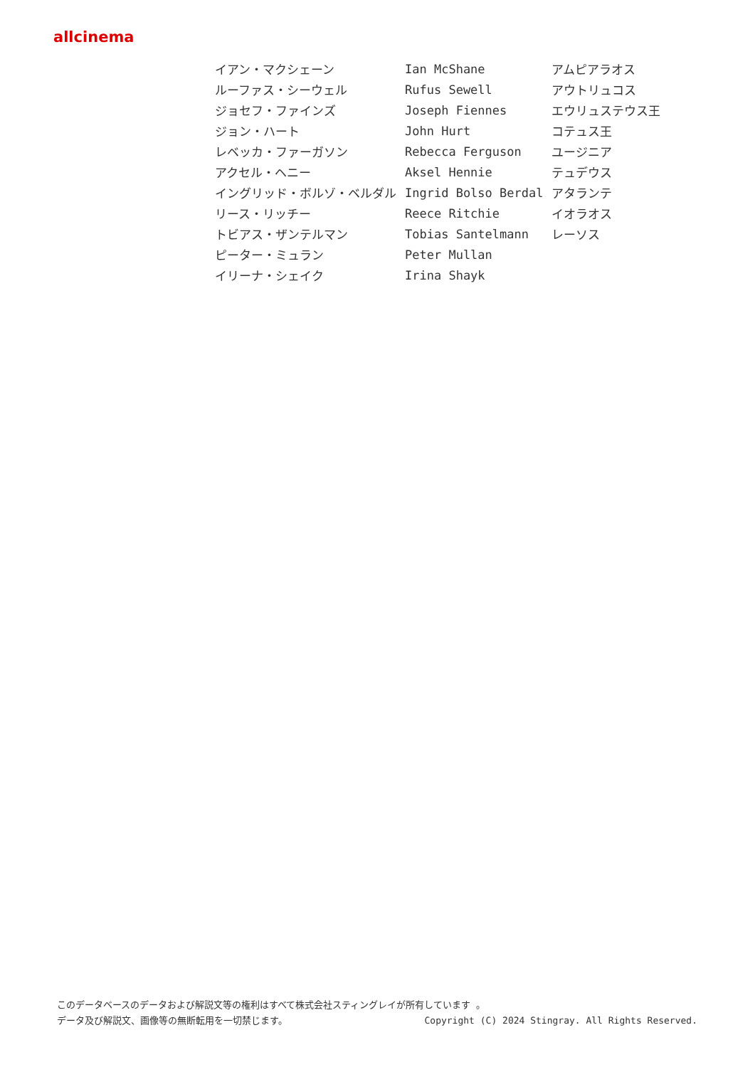allcinema
| イアン・マクシェーン | Ian McShane | アムピアラオス |
| ルーファス・シーウェル | Rufus Sewell | アウトリュコス |
| ジョセフ・ファインズ | Joseph Fiennes | エウリュステウス王 |
| ジョン・ハート | John Hurt | コテュス王 |
| レベッカ・ファーガソン | Rebecca Ferguson | ユージニア |
| アクセル・ヘニー | Aksel Hennie | テュデウス |
| イングリッド・ボルゾ・ベルダル | Ingrid Bolso Berdal | アタランテ |
| リース・リッチー | Reece Ritchie | イオラオス |
| トビアス・ザンテルマン | Tobias Santelmann | レーソス |
| ピーター・ミュラン | Peter Mullan | |
| イリーナ・シェイク | Irina Shayk | |
このデータベースのデータおよび解説文等の権利はすべて株式会社スティングレイが所有しています 。
Copyright (C) 2024 Stingray. All Rights Reserved. データ及び解説文、画像等の無断転用を一切禁じます。